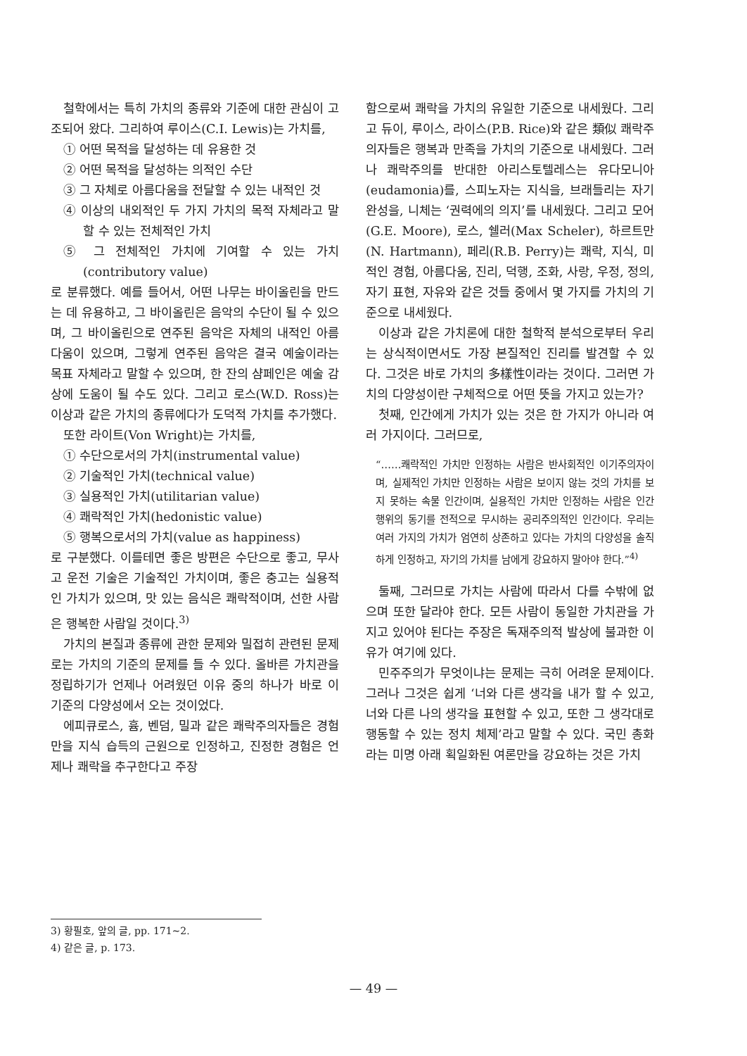철학에서는 특히 가치의 종류와 기준에 대한 관심이 고조되어 왔다. 그리하여 루이스(C.I. Lewis)는 가치를,
① 어떤 목적을 달성하는 데 유용한 것
② 어떤 목적을 달성하는 의적인 수단
③ 그 자체로 아름다움을 전달할 수 있는 내적인 것
④ 이상의 내외적인 두 가지 가치의 목적 자체라고 말할 수 있는 전체적인 가치
⑤ 그 전체적인 가치에 기여할 수 있는 가치 (contributory value)
로 분류했다. 예를 들어서, 어떤 나무는 바이올린을 만드는 데 유용하고, 그 바이올린은 음악의 수단이 될 수 있으며, 그 바이올린으로 연주된 음악은 자체의 내적인 아름다움이 있으며, 그렇게 연주된 음악은 결국 예술이라는 목표 자체라고 말할 수 있으며, 한 잔의 샴페인은 예술 감상에 도움이 될 수도 있다. 그리고 로스(W.D. Ross)는 이상과 같은 가치의 종류에다가 도덕적 가치를 추가했다.
또한 라이트(Von Wright)는 가치를,
① 수단으로서의 가치(instrumental value)
② 기술적인 가치(technical value)
③ 실용적인 가치(utilitarian value)
④ 쾌락적인 가치(hedonistic value)
⑤ 행복으로서의 가치(value as happiness)
로 구분했다. 이를테면 좋은 방편은 수단으로 좋고, 무사고 운전 기술은 기술적인 가치이며, 좋은 충고는 실용적인 가치가 있으며, 맛 있는 음식은 쾌락적이며, 선한 사람은 행복한 사람일 것이다.<sup>3)</sup>
가치의 본질과 종류에 관한 문제와 밀접히 관련된 문제로는 가치의 기준의 문제를 들 수 있다. 올바른 가치관을 정립하기가 언제나 어려웠던 이유 중의 하나가 바로 이 기준의 다양성에서 오는 것이었다.
에피큐로스, 흄, 벤덤, 밀과 같은 쾌락주의자들은 경험만을 지식 습득의 근원으로 인정하고, 진정한 경험은 언제나 쾌락을 추구한다고 주장
함으로써 쾌락을 가치의 유일한 기준으로 내세웠다. 그리고 듀이, 루이스, 라이스(P.B. Rice)와 같은 類似 쾌락주의자들은 행복과 만족을 가치의 기준으로 내세웠다. 그러나 쾌락주의를 반대한 아리스토텔레스는 유다모니아(eudamonia)를, 스피노자는 지식을, 브래들리는 자기 완성을, 니체는 ‘권력에의 의지’를 내세웠다. 그리고 모어(G.E. Moore), 로스, 쉘러(Max Scheler), 하르트만(N. Hartmann), 페리(R.B. Perry)는 쾌락, 지식, 미적인 경험, 아름다움, 진리, 덕행, 조화, 사랑, 우정, 정의, 자기 표현, 자유와 같은 것들 중에서 몇 가지를 가치의 기준으로 내세웠다.
이상과 같은 가치론에 대한 철학적 분석으로부터 우리는 상식적이면서도 가장 본질적인 진리를 발견할 수 있다. 그것은 바로 가치의 多樣性이라는 것이다. 그러면 가치의 다양성이란 구체적으로 어떤 뜻을 가지고 있는가?
첫째, 인간에게 가치가 있는 것은 한 가지가 아니라 여러 가지이다. 그러므로,
“……쾌락적인 가치만 인정하는 사람은 반사회적인 이기주의자이며, 실제적인 가치만 인정하는 사람은 보이지 않는 것의 가치를 보지 못하는 속물 인간이며, 실용적인 가치만 인정하는 사람은 인간 행위의 동기를 전적으로 무시하는 공리주의적인 인간이다. 우리는 여러 가지의 가치가 엄연히 상존하고 있다는 가치의 다양성을 솔직하게 인정하고, 자기의 가치를 남에게 강요하지 말아야 한다.”<sup>4)</sup>
둘째, 그러므로 가치는 사람에 따라서 다를 수밖에 없으며 또한 달라야 한다. 모든 사람이 동일한 가치관을 가지고 있어야 된다는 주장은 독재주의적 발상에 불과한 이유가 여기에 있다.
민주주의가 무엇이냐는 문제는 극히 어려운 문제이다. 그러나 그것은 쉽게 ‘너와 다른 생각을 내가 할 수 있고, 너와 다른 나의 생각을 표현할 수 있고, 또한 그 생각대로 행동할 수 있는 정치 체제’라고 말할 수 있다. 국민 총화라는 미명 아래 획일화된 여론만을 강요하는 것은 가치
3) 황필호, 앞의 글, pp. 171∼2.
4) 같은 글, p. 173.
— 49 —